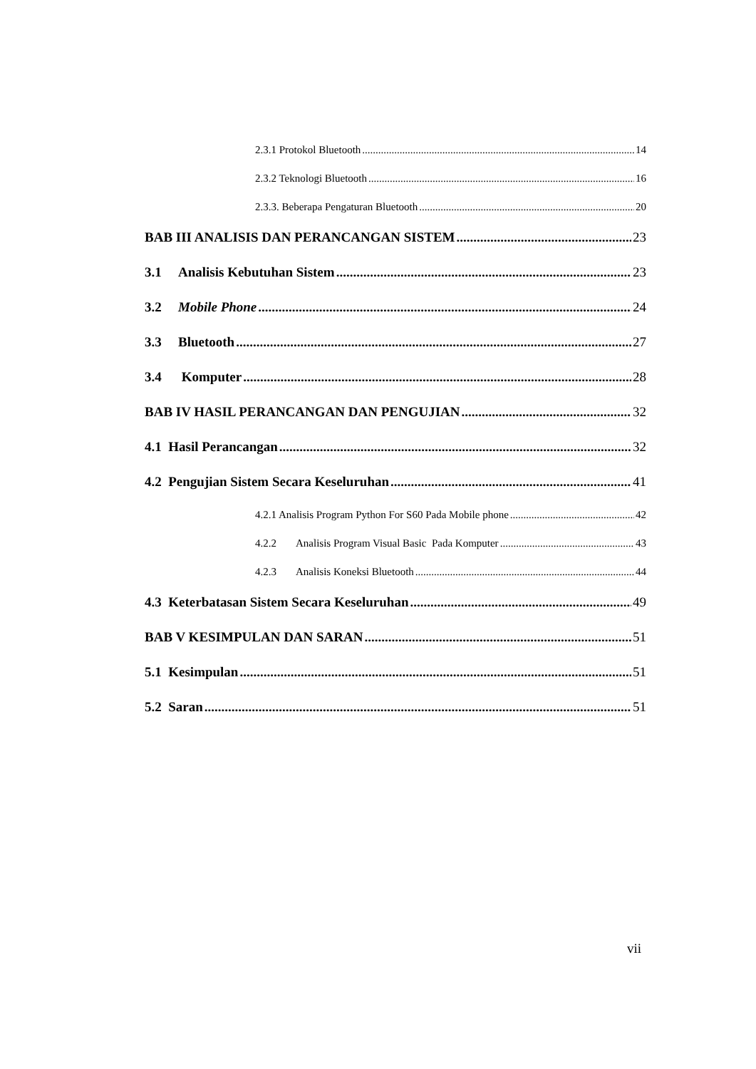2.3.1 Protokol Bluetooth 14
2.3.2 Teknologi Bluetooth 16
2.3.3. Beberapa Pengaturan Bluetooth 20
BAB III ANALISIS DAN PERANCANGAN SISTEM 23
3.1 Analisis Kebutuhan Sistem 23
3.2 Mobile Phone 24
3.3 Bluetooth 27
3.4 Komputer 28
BAB IV HASIL PERANCANGAN DAN PENGUJIAN 32
4.1 Hasil Perancangan 32
4.2 Pengujian Sistem Secara Keseluruhan 41
4.2.1 Analisis Program Python For S60 Pada Mobile phone 42
4.2.2 Analisis Program Visual Basic Pada Komputer 43
4.2.3 Analisis Koneksi Bluetooth 44
4.3 Keterbatasan Sistem Secara Keseluruhan 49
BAB V KESIMPULAN DAN SARAN 51
5.1 Kesimpulan 51
5.2 Saran 51
vii